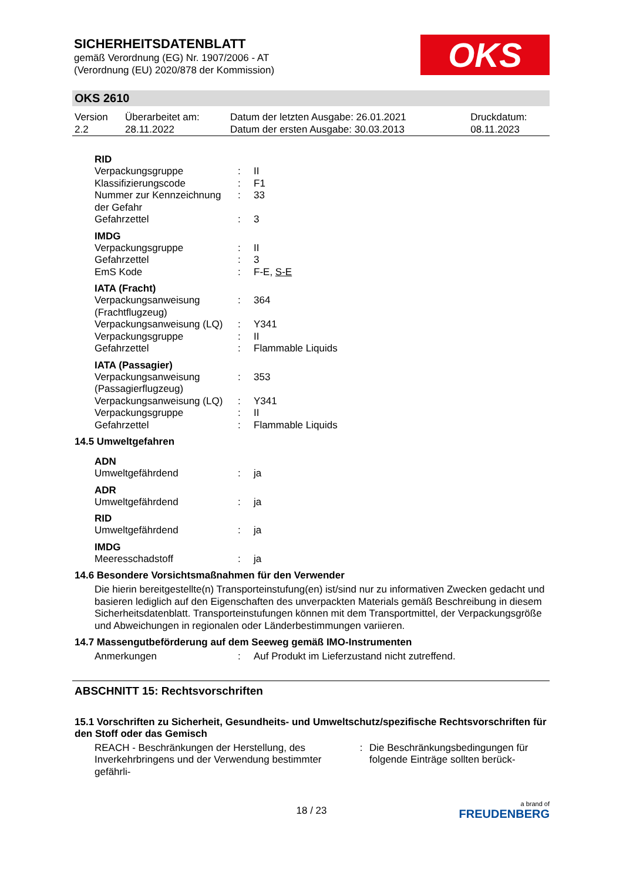SICHERHEITSDATENBLATT
gemäß Verordnung (EG) Nr. 1907/2006 - AT
(Verordnung (EU) 2020/878 der Kommission)
OKS
OKS 2610
| Version 2.2 | Überarbeitet am: 28.11.2022 | Datum der letzten Ausgabe: 26.01.2021 Datum der ersten Ausgabe: 30.03.2013 | Druckdatum: 08.11.2023 |
RID
| Verpackungsgruppe | : | II |
| Klassifizierungscode | : | F1 |
| Nummer zur Kennzeichnung der Gefahr | : | 33 |
| Gefahrzettel | : | 3 |
IMDG
| Verpackungsgruppe | : | II |
| Gefahrzettel | : | 3 |
| EmS Kode | : | F-E, S-E |
IATA (Fracht)
| Verpackungsanweisung (Frachtflugzeug) | : | 364 |
| Verpackungsanweisung (LQ) | : | Y341 |
| Verpackungsgruppe | : | II |
| Gefahrzettel | : | Flammable Liquids |
IATA (Passagier)
| Verpackungsanweisung (Passagierflugzeug) | : | 353 |
| Verpackungsanweisung (LQ) | : | Y341 |
| Verpackungsgruppe | : | II |
| Gefahrzettel | : | Flammable Liquids |
14.5 Umweltgefahren
ADN
| Umweltgefährdend | : | ja |
ADR
| Umweltgefährdend | : | ja |
RID
| Umweltgefährdend | : | ja |
IMDG
| Meeresschadstoff | : | ja |
14.6 Besondere Vorsichtsmaßnahmen für den Verwender
Die hierin bereitgestellte(n) Transporteinstufung(en) ist/sind nur zu informativen Zwecken gedacht und basieren lediglich auf den Eigenschaften des unverpackten Materials gemäß Beschreibung in diesem Sicherheitsdatenblatt. Transporteinstufungen können mit dem Transportmittel, der Verpackungsgröße und Abweichungen in regionalen oder Länderbestimmungen variieren.
14.7 Massengutbeförderung auf dem Seeweg gemäß IMO-Instrumenten
| Anmerkungen | : | Auf Produkt im Lieferzustand nicht zutreffend. |
ABSCHNITT 15: Rechtsvorschriften
15.1 Vorschriften zu Sicherheit, Gesundheits- und Umweltschutz/spezifische Rechtsvorschriften für den Stoff oder das Gemisch
| REACH - Beschränkungen der Herstellung, des Inverkehrbringens und der Verwendung bestimmter gefährli- | : | Die Beschränkungsbedingungen für folgende Einträge sollten berück- |
18 / 23
a brand of
FREUDENBERG